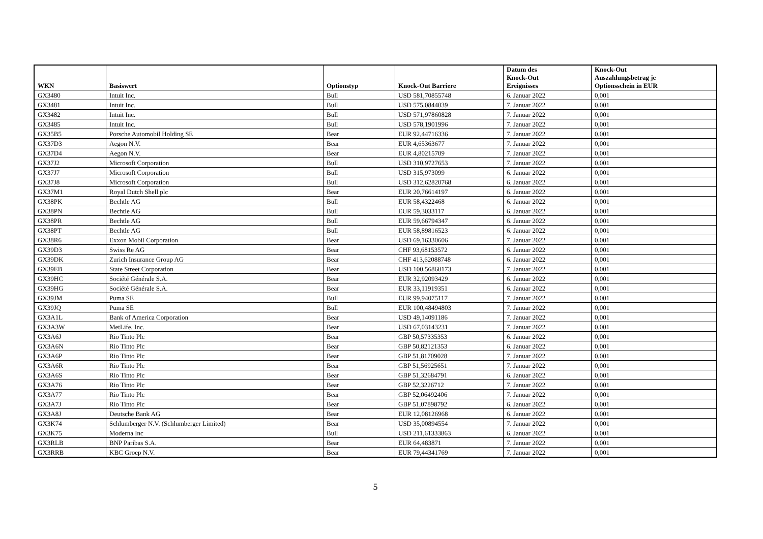| WKN | Basiswert | Optionstyp | Knock-Out Barriere | Datum des Knock-Out Ereignisses | Knock-Out Auszahlungsbetrag je Optionsschein in EUR |
| --- | --- | --- | --- | --- | --- |
| GX3480 | Intuit Inc. | Bull | USD 581,70855748 | 6. Januar 2022 | 0,001 |
| GX3481 | Intuit Inc. | Bull | USD 575,0844039 | 7. Januar 2022 | 0,001 |
| GX3482 | Intuit Inc. | Bull | USD 571,97860828 | 7. Januar 2022 | 0,001 |
| GX3485 | Intuit Inc. | Bull | USD 578,1901996 | 7. Januar 2022 | 0,001 |
| GX35B5 | Porsche Automobil Holding SE | Bear | EUR 92,44716336 | 7. Januar 2022 | 0,001 |
| GX37D3 | Aegon N.V. | Bear | EUR 4,65363677 | 7. Januar 2022 | 0,001 |
| GX37D4 | Aegon N.V. | Bear | EUR 4,80215709 | 7. Januar 2022 | 0,001 |
| GX37J2 | Microsoft Corporation | Bull | USD 310,9727653 | 7. Januar 2022 | 0,001 |
| GX37J7 | Microsoft Corporation | Bull | USD 315,973099 | 6. Januar 2022 | 0,001 |
| GX37J8 | Microsoft Corporation | Bull | USD 312,62820768 | 6. Januar 2022 | 0,001 |
| GX37M1 | Royal Dutch Shell plc | Bear | EUR 20,76614197 | 6. Januar 2022 | 0,001 |
| GX38PK | Bechtle AG | Bull | EUR 58,4322468 | 6. Januar 2022 | 0,001 |
| GX38PN | Bechtle AG | Bull | EUR 59,3033117 | 6. Januar 2022 | 0,001 |
| GX38PR | Bechtle AG | Bull | EUR 59,66794347 | 6. Januar 2022 | 0,001 |
| GX38PT | Bechtle AG | Bull | EUR 58,89816523 | 6. Januar 2022 | 0,001 |
| GX38R6 | Exxon Mobil Corporation | Bear | USD 69,16330606 | 7. Januar 2022 | 0,001 |
| GX39D3 | Swiss Re AG | Bear | CHF 93,68153572 | 6. Januar 2022 | 0,001 |
| GX39DK | Zurich Insurance Group AG | Bear | CHF 413,62088748 | 6. Januar 2022 | 0,001 |
| GX39EB | State Street Corporation | Bear | USD 100,56860173 | 7. Januar 2022 | 0,001 |
| GX39HC | Société Générale S.A. | Bear | EUR 32,92093429 | 6. Januar 2022 | 0,001 |
| GX39HG | Société Générale S.A. | Bear | EUR 33,11919351 | 6. Januar 2022 | 0,001 |
| GX39JM | Puma SE | Bull | EUR 99,94075117 | 7. Januar 2022 | 0,001 |
| GX39JQ | Puma SE | Bull | EUR 100,48494803 | 7. Januar 2022 | 0,001 |
| GX3A1L | Bank of America Corporation | Bear | USD 49,14091186 | 7. Januar 2022 | 0,001 |
| GX3A3W | MetLife, Inc. | Bear | USD 67,03143231 | 7. Januar 2022 | 0,001 |
| GX3A6J | Rio Tinto Plc | Bear | GBP 50,57335353 | 6. Januar 2022 | 0,001 |
| GX3A6N | Rio Tinto Plc | Bear | GBP 50,82121353 | 6. Januar 2022 | 0,001 |
| GX3A6P | Rio Tinto Plc | Bear | GBP 51,81709028 | 7. Januar 2022 | 0,001 |
| GX3A6R | Rio Tinto Plc | Bear | GBP 51,56925651 | 7. Januar 2022 | 0,001 |
| GX3A6S | Rio Tinto Plc | Bear | GBP 51,32684791 | 6. Januar 2022 | 0,001 |
| GX3A76 | Rio Tinto Plc | Bear | GBP 52,3226712 | 7. Januar 2022 | 0,001 |
| GX3A77 | Rio Tinto Plc | Bear | GBP 52,06492406 | 7. Januar 2022 | 0,001 |
| GX3A7J | Rio Tinto Plc | Bear | GBP 51,07898792 | 6. Januar 2022 | 0,001 |
| GX3A8J | Deutsche Bank AG | Bear | EUR 12,08126968 | 6. Januar 2022 | 0,001 |
| GX3K74 | Schlumberger N.V. (Schlumberger Limited) | Bear | USD 35,00894554 | 7. Januar 2022 | 0,001 |
| GX3K75 | Moderna Inc | Bull | USD 211,61333863 | 6. Januar 2022 | 0,001 |
| GX3RLB | BNP Paribas S.A. | Bear | EUR 64,483871 | 7. Januar 2022 | 0,001 |
| GX3RRB | KBC Groep N.V. | Bear | EUR 79,44341769 | 7. Januar 2022 | 0,001 |
5